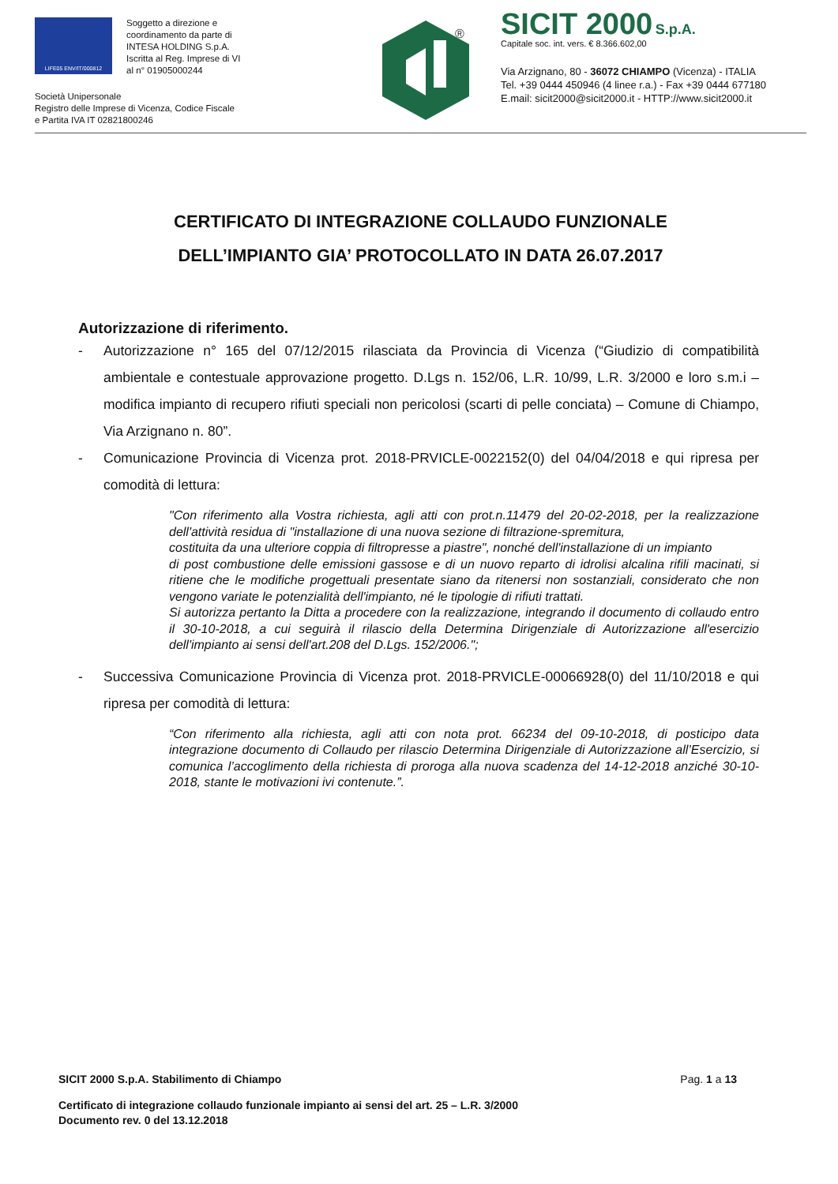LIFE05 ENV/IT/000812
Soggetto a direzione e
coordinamento da parte di
INTESA HOLDING S.p.A.
Iscritta al Reg. Imprese di VI
al n° 01905000244
Società Unipersonale
Registro delle Imprese di Vicenza, Codice Fiscale
e Partita IVA IT 02821800246
®
SICIT 2000 S.p.A.
Capitale soc. int. vers. € 8.366.602,00
Via Arzignano, 80 - 36072 CHIAMPO (Vicenza) - ITALIA
Tel. +39 0444 450946 (4 linee r.a.) - Fax +39 0444 677180
E.mail: sicit2000@sicit2000.it - HTTP://www.sicit2000.it
CERTIFICATO DI INTEGRAZIONE COLLAUDO FUNZIONALE
DELL’IMPIANTO GIA’ PROTOCOLLATO IN DATA 26.07.2017
Autorizzazione di riferimento.
- Autorizzazione n° 165 del 07/12/2015 rilasciata da Provincia di Vicenza (“Giudizio di compatibilità ambientale e contestuale approvazione progetto. D.Lgs n. 152/06, L.R. 10/99, L.R. 3/2000 e loro s.m.i – modifica impianto di recupero rifiuti speciali non pericolosi (scarti di pelle conciata) – Comune di Chiampo, Via Arzignano n. 80”.
- Comunicazione Provincia di Vicenza prot. 2018-PRVICLE-0022152(0) del 04/04/2018 e qui ripresa per comodità di lettura:
"Con riferimento alla Vostra richiesta, agli atti con prot.n.11479 del 20-02-2018, per la realizzazione dell'attività residua di "installazione di una nuova sezione di filtrazione-spremitura,
costituita da una ulteriore coppia di filtropresse a piastre", nonché dell'installazione di un impianto
di post combustione delle emissioni gassose e di un nuovo reparto di idrolisi alcalina rifili macinati, si ritiene che le modifiche progettuali presentate siano da ritenersi non sostanziali, considerato che non vengono variate le potenzialità dell'impianto, né le tipologie di rifiuti trattati.
Si autorizza pertanto la Ditta a procedere con la realizzazione, integrando il documento di collaudo entro il 30-10-2018, a cui seguirà il rilascio della Determina Dirigenziale di Autorizzazione all'esercizio dell'impianto ai sensi dell'art.208 del D.Lgs. 152/2006.";
- Successiva Comunicazione Provincia di Vicenza prot. 2018-PRVICLE-00066928(0) del 11/10/2018 e qui ripresa per comodità di lettura:
“Con riferimento alla richiesta, agli atti con nota prot. 66234 del 09-10-2018, di posticipo data integrazione documento di Collaudo per rilascio Determina Dirigenziale di Autorizzazione all’Esercizio, si comunica l’accoglimento della richiesta di proroga alla nuova scadenza del 14-12-2018 anziché 30-10-2018, stante le motivazioni ivi contenute.”.
SICIT 2000 S.p.A. Stabilimento di Chiampo Pag. 1 a 13
Certificato di integrazione collaudo funzionale impianto ai sensi del art. 25 – L.R. 3/2000
Documento rev. 0 del 13.12.2018